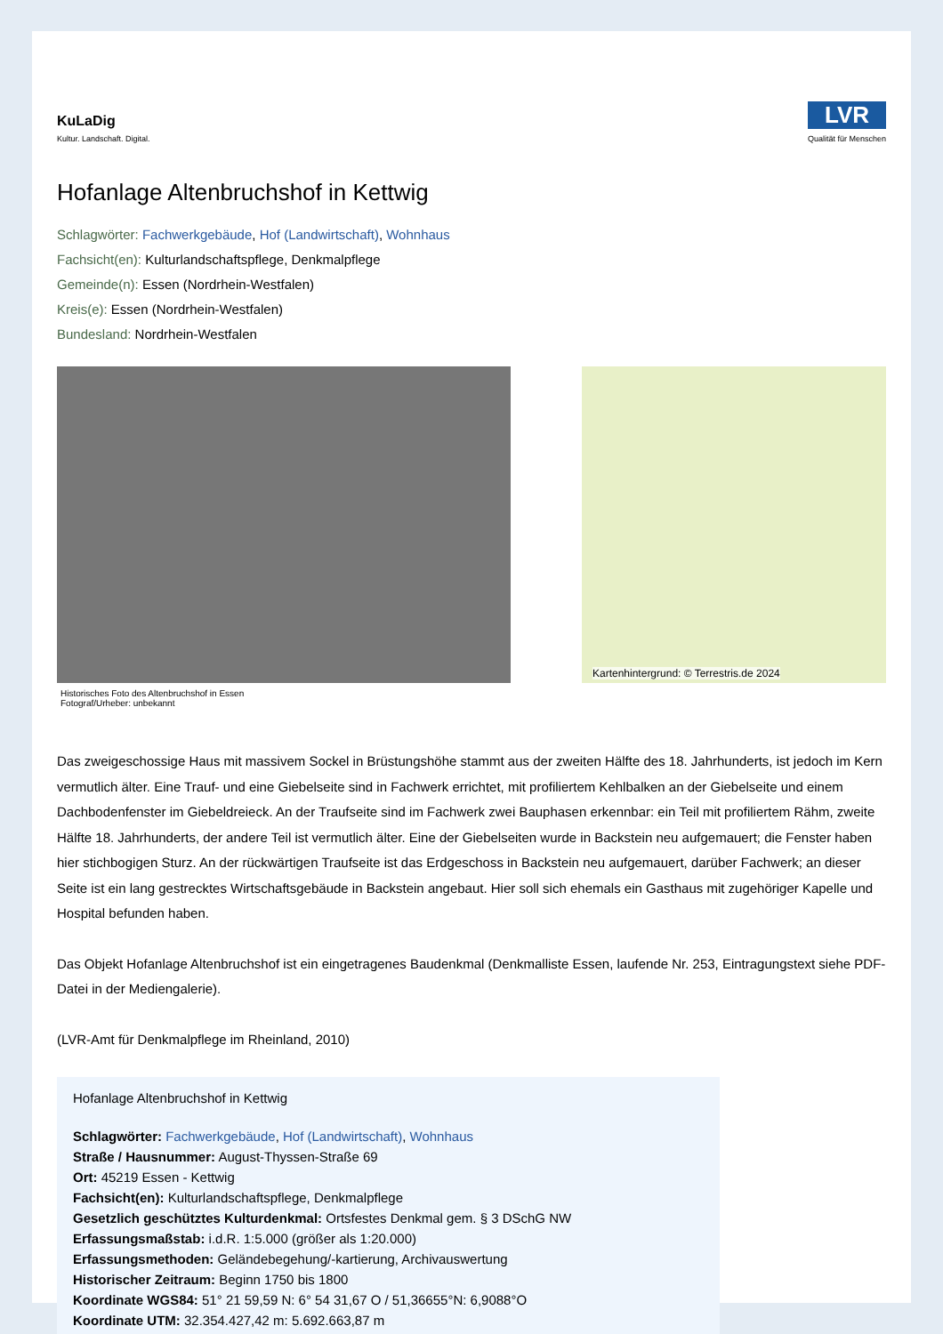KuLaDig
Kultur. Landschaft. Digital.
LVR
Qualität für Menschen
Hofanlage Altenbruchshof in Kettwig
Schlagwörter: Fachwerkgebäude, Hof (Landwirtschaft), Wohnhaus
Fachsicht(en): Kulturlandschaftspflege, Denkmalpflege
Gemeinde(n): Essen (Nordrhein-Westfalen)
Kreis(e): Essen (Nordrhein-Westfalen)
Bundesland: Nordrhein-Westfalen
Historisches Foto des Altenbruchshof in Essen
Fotograf/Urheber: unbekannt
Kartenhintergrund: © Terrestris.de 2024
Das zweigeschossige Haus mit massivem Sockel in Brüstungshöhe stammt aus der zweiten Hälfte des 18. Jahrhunderts, ist jedoch im Kern vermutlich älter. Eine Trauf- und eine Giebelseite sind in Fachwerk errichtet, mit profiliertem Kehlbalken an der Giebelseite und einem Dachbodenfenster im Giebeldreieck. An der Traufseite sind im Fachwerk zwei Bauphasen erkennbar: ein Teil mit profiliertem Rähm, zweite Hälfte 18. Jahrhunderts, der andere Teil ist vermutlich älter. Eine der Giebelseiten wurde in Backstein neu aufgemauert; die Fenster haben hier stichbogigen Sturz. An der rückwärtigen Traufseite ist das Erdgeschoss in Backstein neu aufgemauert, darüber Fachwerk; an dieser Seite ist ein lang gestrecktes Wirtschaftsgebäude in Backstein angebaut. Hier soll sich ehemals ein Gasthaus mit zugehöriger Kapelle und Hospital befunden haben.
Das Objekt Hofanlage Altenbruchshof ist ein eingetragenes Baudenkmal (Denkmalliste Essen, laufende Nr. 253, Eintragungstext siehe PDF-Datei in der Mediengalerie).
(LVR-Amt für Denkmalpflege im Rheinland, 2010)
Hofanlage Altenbruchshof in Kettwig
Schlagwörter: Fachwerkgebäude, Hof (Landwirtschaft), Wohnhaus
Straße / Hausnummer: August-Thyssen-Straße 69
Ort: 45219 Essen - Kettwig
Fachsicht(en): Kulturlandschaftspflege, Denkmalpflege
Gesetzlich geschütztes Kulturdenkmal: Ortsfestes Denkmal gem. § 3 DSchG NW
Erfassungsmaßstab: i.d.R. 1:5.000 (größer als 1:20.000)
Erfassungsmethoden: Geländebegehung/-kartierung, Archivauswertung
Historischer Zeitraum: Beginn 1750 bis 1800
Koordinate WGS84: 51° 21 59,59 N: 6° 54 31,67 O / 51,36655°N: 6,9088°O
Koordinate UTM: 32.354.427,42 m: 5.692.663,87 m